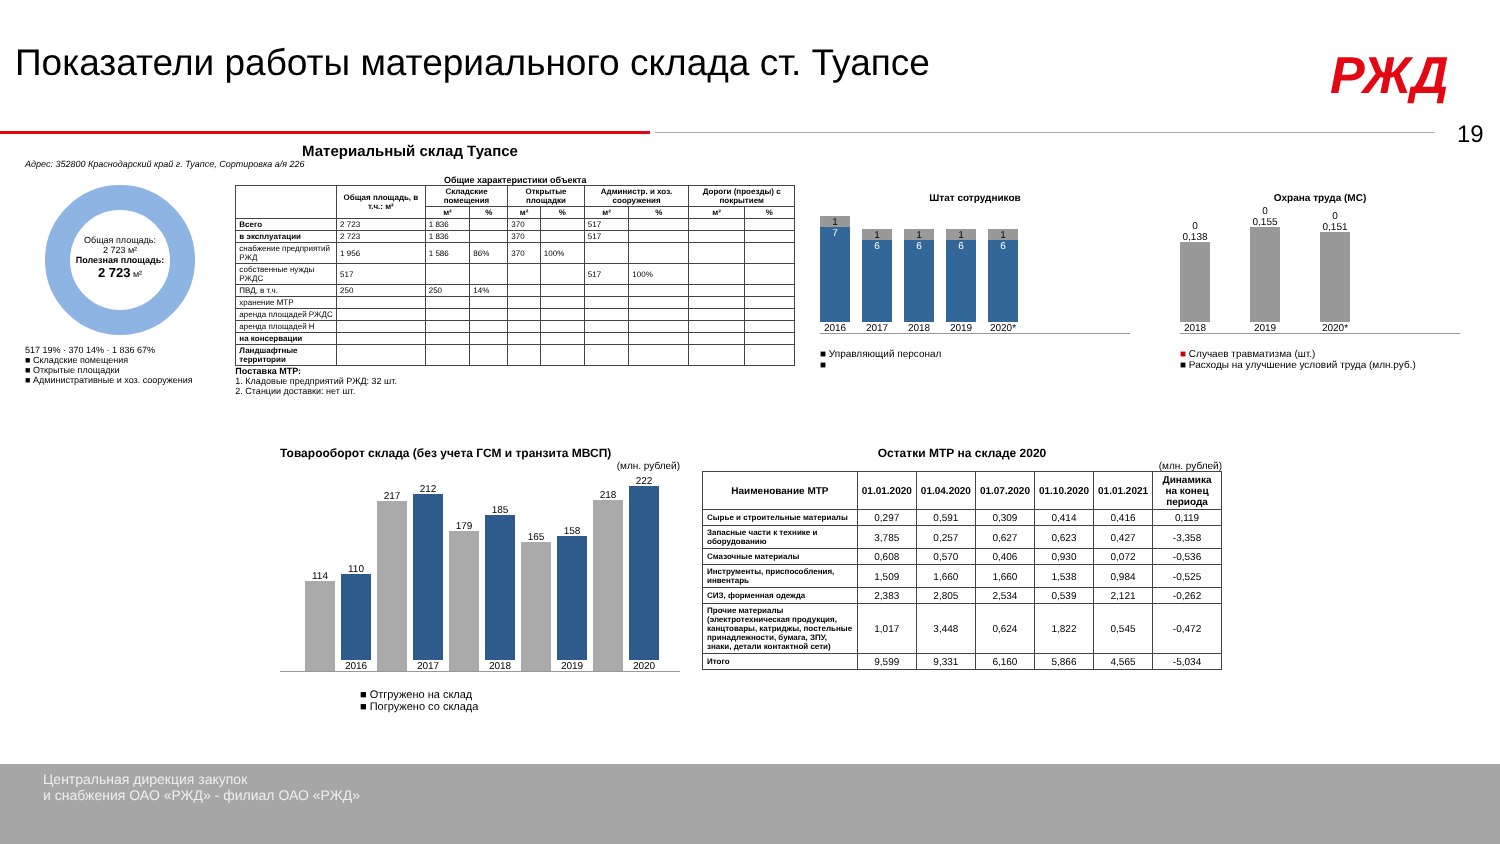Показатели работы материального склада ст. Туапсе
РЖД
19
Материальный склад Туапсе
Адрес: 352800 Краснодарский край г. Туапсе, Сортировка а/я 226
Общая площадь:
2 723 м²
Полезная площадь:
2 723 м²
517 19% · 370 14% · 1 836 67%
■ Складские помещения
■ Открытые площадки
■ Административные и хоз. сооружения
Общие характеристики объекта
| | Общая площадь, в т.ч.: м² | Складские помещения | | Открытые площадки | | Администр. и хоз. сооружения | | Дороги (проезды) с покрытием | |
| --- | --- | --- | --- | --- | --- | --- | --- | --- | --- |
| | | м² | % | м² | % | м² | % | м² | % |
| Всего | 2 723 | 1 836 | | 370 | | 517 | | | |
| в эксплуатации | 2 723 | 1 836 | | 370 | | 517 | | | |
| снабжение предприятий РЖД | 1 956 | 1 586 | 86% | 370 | 100% | | | | |
| собственные нужды РЖДС | 517 | | | | | 517 | 100% | | |
| ПВД, в т.ч. | 250 | 250 | 14% | | | | | | |
| хранение МТР | | | | | | | | | |
| аренда площадей РЖДС | | | | | | | | | |
| аренда площадей Н | | | | | | | | | |
| на консервации | | | | | | | | | |
| Ландшафтные территории | | | | | | | | | |
Поставка МТР:
1. Кладовые предприятий РЖД: 32 шт.
2. Станции доставки: нет шт.
Штат сотрудников
1
7
2016
1
6
2017
1
6
2018
1
6
2019
1
6
2020*
■ Управляющий персонал
■
Охрана труда (МС)
0 0,138
2018
0 0,155
2019
0 0,151
2020*
■ Случаев травматизма (шт.)
■ Расходы на улучшение условий труда (млн.руб.)
Товарооборот склада (без учета ГСМ и транзита МВСП)
(млн. рублей)
114
110
2016
217
212
2017
179
185
2018
165
158
2019
218
222
2020
■ Отгружено на склад
■ Погружено со склада
Остатки МТР на складе 2020
(млн. рублей)
| Наименование МТР | 01.01.2020 | 01.04.2020 | 01.07.2020 | 01.10.2020 | 01.01.2021 | Динамика на конец периода |
| --- | --- | --- | --- | --- | --- | --- |
| Сырье и строительные материалы | 0,297 | 0,591 | 0,309 | 0,414 | 0,416 | 0,119 |
| Запасные части к технике и оборудованию | 3,785 | 0,257 | 0,627 | 0,623 | 0,427 | -3,358 |
| Смазочные материалы | 0,608 | 0,570 | 0,406 | 0,930 | 0,072 | -0,536 |
| Инструменты, приспособления, инвентарь | 1,509 | 1,660 | 1,660 | 1,538 | 0,984 | -0,525 |
| СИЗ, форменная одежда | 2,383 | 2,805 | 2,534 | 0,539 | 2,121 | -0,262 |
| Прочие материалы (электротехническая продукция, канцтовары, катриджы, постельные принадлежности, бумага, ЗПУ, знаки, детали контактной сети) | 1,017 | 3,448 | 0,624 | 1,822 | 0,545 | -0,472 |
| Итого | 9,599 | 9,331 | 6,160 | 5,866 | 4,565 | -5,034 |
Центральная дирекция закупок
и снабжения ОАО «РЖД» - филиал ОАО «РЖД»